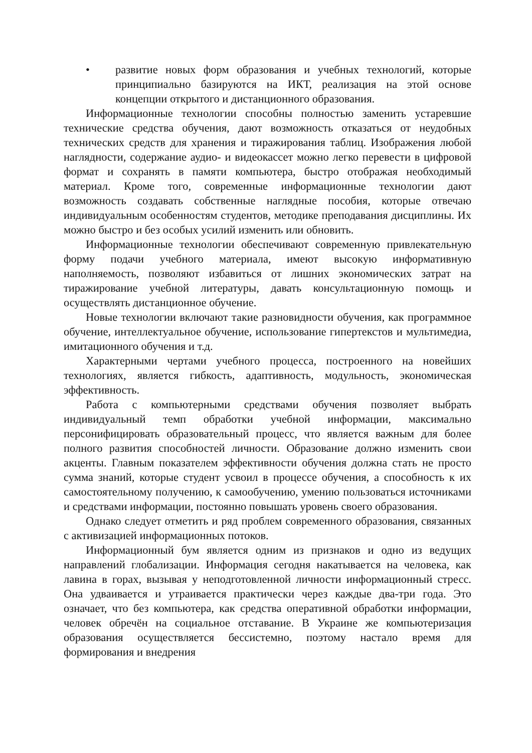• развитие новых форм образования и учебных технологий, которые принципиально базируются на ИКТ, реализация на этой основе концепции открытого и дистанционного образования.
Информационные технологии способны полностью заменить устаревшие технические средства обучения, дают возможность отказаться от неудобных технических средств для хранения и тиражирования таблиц. Изображения любой наглядности, содержание аудио- и видеокассет можно легко перевести в цифровой формат и сохранять в памяти компьютера, быстро отображая необходимый материал. Кроме того, современные информационные технологии дают возможность создавать собственные наглядные пособия, которые отвечаю индивидуальным особенностям студентов, методике преподавания дисциплины. Их можно быстро и без особых усилий изменить или обновить.
Информационные технологии обеспечивают современную привлекательную форму подачи учебного материала, имеют высокую информативную наполняемость, позволяют избавиться от лишних экономических затрат на тиражирование учебной литературы, давать консультационную помощь и осуществлять дистанционное обучение.
Новые технологии включают такие разновидности обучения, как программное обучение, интеллектуальное обучение, использование гипертекстов и мультимедиа, имитационного обучения и т.д.
Характерными чертами учебного процесса, построенного на новейших технологиях, является гибкость, адаптивность, модульность, экономическая эффективность.
Работа с компьютерными средствами обучения позволяет выбрать индивидуальный темп обработки учебной информации, максимально персонифицировать образовательный процесс, что является важным для более полного развития способностей личности. Образование должно изменить свои акценты. Главным показателем эффективности обучения должна стать не просто сумма знаний, которые студент усвоил в процессе обучения, а способность к их самостоятельному получению, к самообучению, умению пользоваться источниками и средствами информации, постоянно повышать уровень своего образования.
Однако следует отметить и ряд проблем современного образования, связанных с активизацией информационных потоков.
Информационный бум является одним из признаков и одно из ведущих направлений глобализации. Информация сегодня накатывается на человека, как лавина в горах, вызывая у неподготовленной личности информационный стресс. Она удваивается и утраивается практически через каждые два-три года. Это означает, что без компьютера, как средства оперативной обработки информации, человек обречён на социальное отставание. В Украине же компьютеризация образования осуществляется бессистемно, поэтому настало время для формирования и внедрения